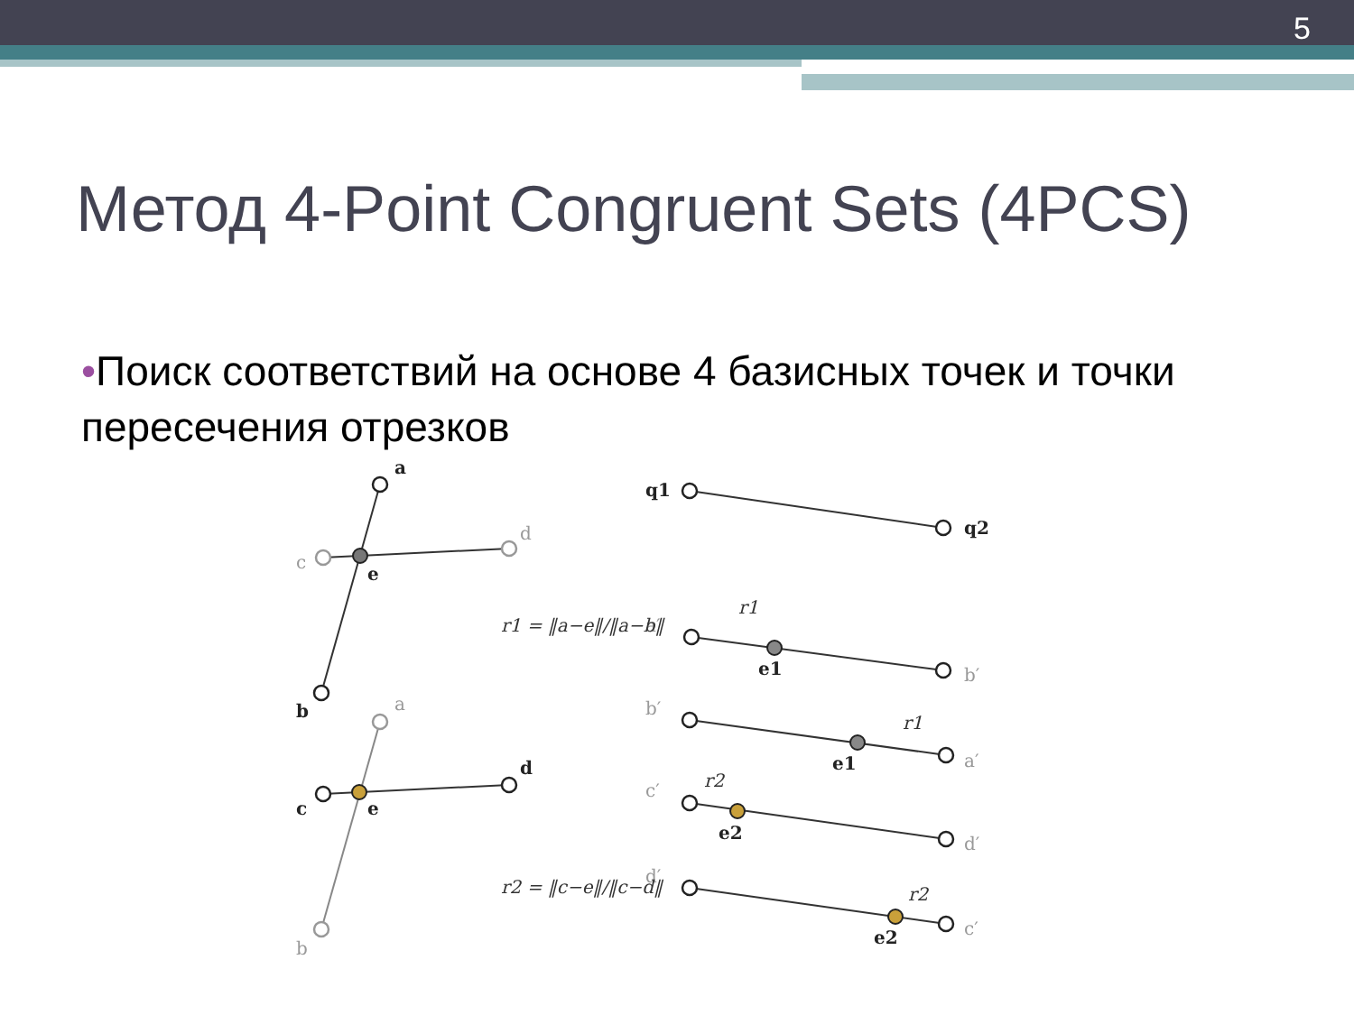5
Метод 4-Point Congruent Sets (4PCS)
•Поиск соответствий на основе 4 базисных точек и точки пересечения отрезков
a
e
b
e
c
d
q1
q2
e1
e1
e2
e2
c
d
a
b
a′
b′
b′
a′
c′
d′
d′
c′
r1 = ‖a−e‖/‖a−b‖
r2 = ‖c−e‖/‖c−d‖
r1
r1
r2
r2